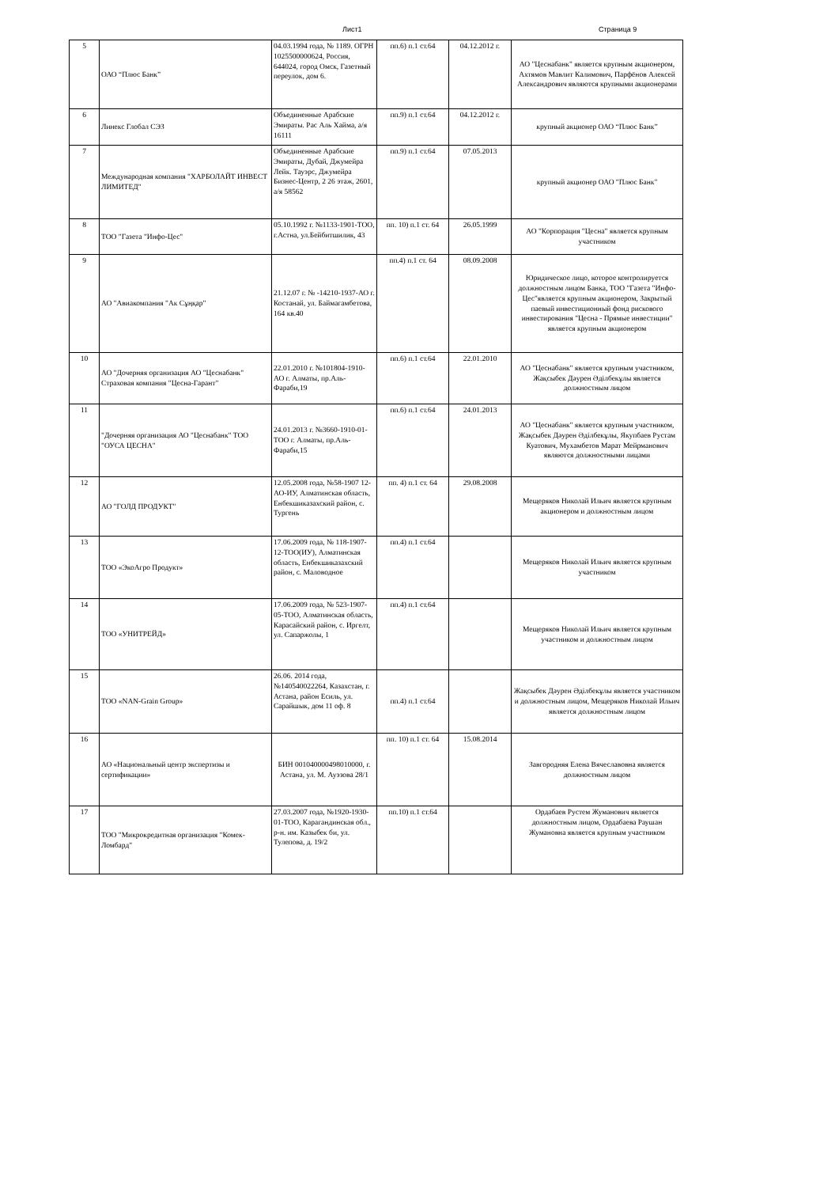Лист1 Страница 9
| 5 | ОАО “Плюс Банк” | 04.03.1994 года, № 1189. ОГРН 1025500000624, Россия, 644024, город Омск, Газетный переулок, дом 6. | пп.6) п.1 ст.64 | 04.12.2012 г. | АО "Цеснабанк" является крупным акционером, Ахтямов Мавлит Калимович, Парфёнов Алексей Александрович являются крупными акционерами |
| 6 | Линекс Глобал СЭЗ | Объединенные Арабские Эмираты. Рас Аль Хайма, а/я 16111 | пп.9) п.1 ст.64 | 04.12.2012 г. | крупный акционер ОАО “Плюс Банк” |
| 7 | Международная компания "ХАРБОЛАЙТ ИНВЕСТ ЛИМИТЕД" | Объединенные Арабские Эмираты, Дубай, Джумейра Лейк. Тауэрс, Джумейра Бизнес-Центр, 2 26 этаж, 2601, а/я 58562 | пп.9) п.1 ст.64 | 07.05.2013 | крупный акционер ОАО "Плюс Банк" |
| 8 | ТОО "Газета "Инфо-Цес" | 05.10.1992 г. №1133-1901-ТОО, г.Астна, ул.Бейбитшилик, 43 | пп. 10) п.1 ст. 64 | 26.05.1999 | АО "Корпорация "Цесна" является крупным участником |
| 9 | АО "Авиакомпания "Ак Сұңқар" | 21.12.07 г. № -14210-1937-АО г. Костанай, ул. Баймагамбетова, 164 кв.40 | пп.4) п.1 ст. 64 | 08.09.2008 | Юридическое лицо, которое контролируется должностным лицом Банка, ТОО "Газета "Инфо-Цес"является крупным акционером, Закрытый паевый инвестиционный фонд рискового инвестирования "Цесна - Прямые инвестиции" является крупным акционером |
| 10 | АО "Дочерняя организация АО "Цеснабанк" Страховая компания "Цесна-Гарант" | 22.01.2010 г. №101804-1910-АО г. Алматы, пр.Аль-Фараби,19 | пп.6) п.1 ст.64 | 22.01.2010 | АО "Цеснабанк" является крупным участником, Жақсыбек Дәурен Әділбекұлы является должностным лицом |
| 11 | "Дочерняя организация АО "Цеснабанк" ТОО "ОУСА ЦЕСНА" | 24.01.2013 г. №3660-1910-01-ТОО г. Алматы, пр.Аль-Фараби,15 | пп.6) п.1 ст.64 | 24.01.2013 | АО "Цеснабанк" является крупным участником, Жақсыбек Дәурен Әділбекұлы, Якупбаев Рустам Куатович, Мухамбетов Марат Мейрманович являются должностными лицами |
| 12 | АО "ГОЛД ПРОДУКТ" | 12.05.2008 года, №58-1907 12-АО-ИУ, Алматинская область, Енбекшиказахский район, с. Тургень | пп. 4) п.1 ст. 64 | 29.08.2008 | Мещеряков Николай Ильич является крупным акционером и должностным лицом |
| 13 | ТОО «ЭкоАгро Продукт» | 17.06.2009 года, № 118-1907-12-ТОО(ИУ), Алматинская область, Енбекшиказахский район, с. Маловодное | пп.4) п.1 ст.64 | | Мещеряков Николай Ильич является крупным участником |
| 14 | ТОО «УНИТРЕЙД» | 17.06.2009 года, № 523-1907-05-ТОО, Алматинская область, Карасайский район, с. Иргелт, ул. Сапаржолы, 1 | пп.4) п.1 ст.64 | | Мещеряков Николай Ильич является крупным участником и должностным лицом |
| 15 | ТОО «NAN-Grain Group» | 26.06. 2014 года, №140540022264, Казахстан, г. Астана, район Есиль, ул. Сарайшык, дом 11 оф. 8 | пп.4) п.1 ст.64 | | Жақсыбек Дәурен Әділбекұлы является участником и должностным лицом, Мещеряков Николай Ильич является должностным лицом |
| 16 | АО «Национальный центр экспертизы и сертификации» | БИН 001040000498010000, г. Астана, ул. М. Ауэзова 28/1 | пп. 10) п.1 ст. 64 | 15.08.2014 | Завгородняя Елена Вячеславовна является должностным лицом |
| 17 | ТОО "Микрокредитная организация "Комек-Ломбард" | 27.03.2007 года, №1920-1930-01-ТОО, Карагандинская обл., р-н. им. Казыбек би, ул. Тулепова, д. 19/2 | пп.10) п.1 ст.64 | | Ордабаев Рустем Жуманович является должностным лицом, Ордабаева Раушан Жумановна является крупным участником |